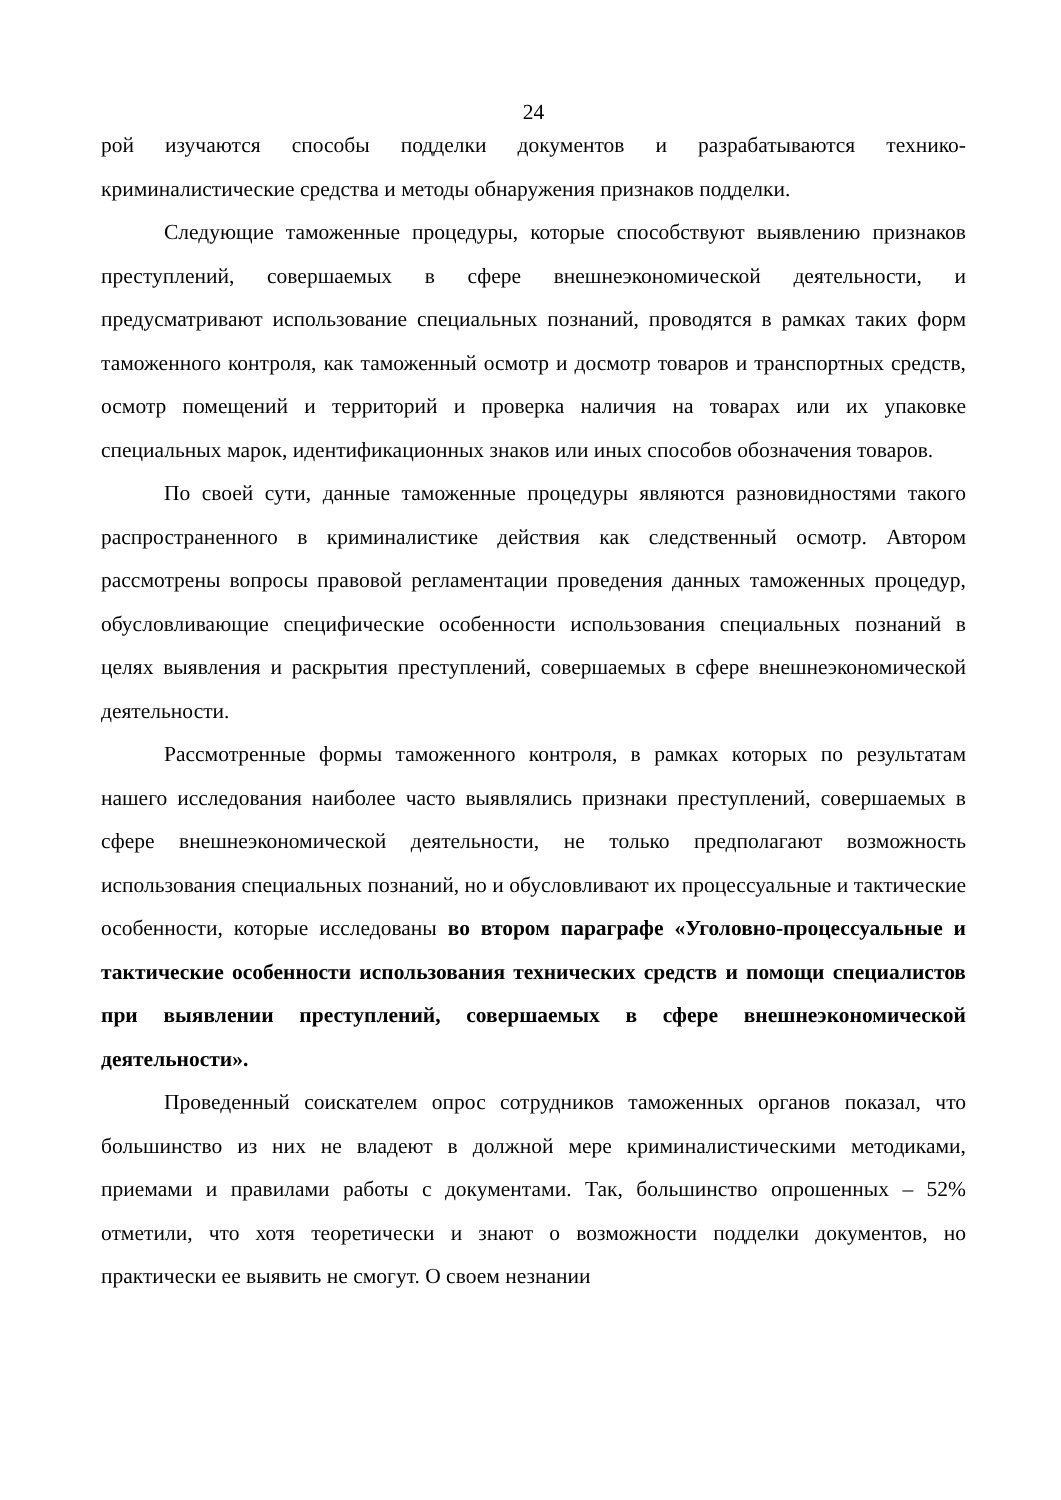24
рой изучаются способы подделки документов и разрабатываются технико-криминалистические средства и методы обнаружения признаков подделки.
Следующие таможенные процедуры, которые способствуют выявлению признаков преступлений, совершаемых в сфере внешнеэкономической деятельности, и предусматривают использование специальных познаний, проводятся в рамках таких форм таможенного контроля, как таможенный осмотр и досмотр товаров и транспортных средств, осмотр помещений и территорий и проверка наличия на товарах или их упаковке специальных марок, идентификационных знаков или иных способов обозначения товаров.
По своей сути, данные таможенные процедуры являются разновидностями такого распространенного в криминалистике действия как следственный осмотр. Автором рассмотрены вопросы правовой регламентации проведения данных таможенных процедур, обусловливающие специфические особенности использования специальных познаний в целях выявления и раскрытия преступлений, совершаемых в сфере внешнеэкономической деятельности.
Рассмотренные формы таможенного контроля, в рамках которых по результатам нашего исследования наиболее часто выявлялись признаки преступлений, совершаемых в сфере внешнеэкономической деятельности, не только предполагают возможность использования специальных познаний, но и обусловливают их процессуальные и тактические особенности, которые исследованы во втором параграфе «Уголовно-процессуальные и тактические особенности использования технических средств и помощи специалистов при выявлении преступлений, совершаемых в сфере внешнеэкономической деятельности».
Проведенный соискателем опрос сотрудников таможенных органов показал, что большинство из них не владеют в должной мере криминалистическими методиками, приемами и правилами работы с документами. Так, большинство опрошенных – 52% отметили, что хотя теоретически и знают о возможности подделки документов, но практически ее выявить не смогут. О своем незнании